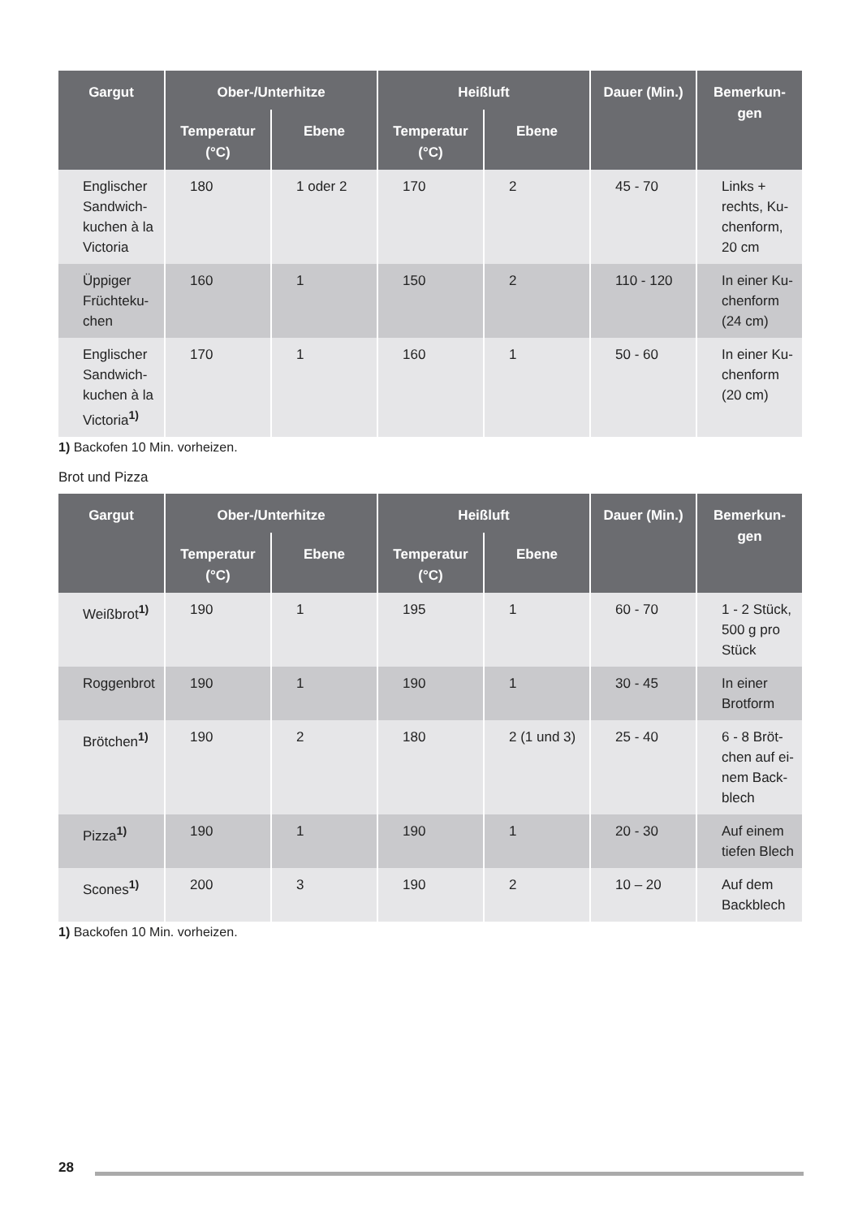| Gargut | Ober-/Unterhitze | | Heißluft | | Dauer (Min.) | Bemerkun-gen |
| --- | --- | --- | --- | --- | --- | --- |
| | Temperatur (°C) | Ebene | Temperatur (°C) | Ebene | | |
| Englischer Sandwich-kuchen à la Victoria | 180 | 1 oder 2 | 170 | 2 | 45 - 70 | Links + rechts, Ku-chenform, 20 cm |
| Üppiger Früchteku-chen | 160 | 1 | 150 | 2 | 110 - 120 | In einer Ku-chenform (24 cm) |
| Englischer Sandwich-kuchen à la Victoria<sup>1)</sup> | 170 | 1 | 160 | 1 | 50 - 60 | In einer Ku-chenform (20 cm) |
1) Backofen 10 Min. vorheizen.
Brot und Pizza
| Gargut | Ober-/Unterhitze | | Heißluft | | Dauer (Min.) | Bemerkun-gen |
| --- | --- | --- | --- | --- | --- | --- |
| | Temperatur (°C) | Ebene | Temperatur (°C) | Ebene | | |
| Weißbrot<sup>1)</sup> | 190 | 1 | 195 | 1 | 60 - 70 | 1 - 2 Stück, 500 g pro Stück |
| Roggenbrot | 190 | 1 | 190 | 1 | 30 - 45 | In einer Brotform |
| Brötchen<sup>1)</sup> | 190 | 2 | 180 | 2 (1 und 3) | 25 - 40 | 6 - 8 Bröt-chen auf ei-nem Back-blech |
| Pizza<sup>1)</sup> | 190 | 1 | 190 | 1 | 20 - 30 | Auf einem tiefen Blech |
| Scones<sup>1)</sup> | 200 | 3 | 190 | 2 | 10 – 20 | Auf dem Backblech |
1) Backofen 10 Min. vorheizen.
28